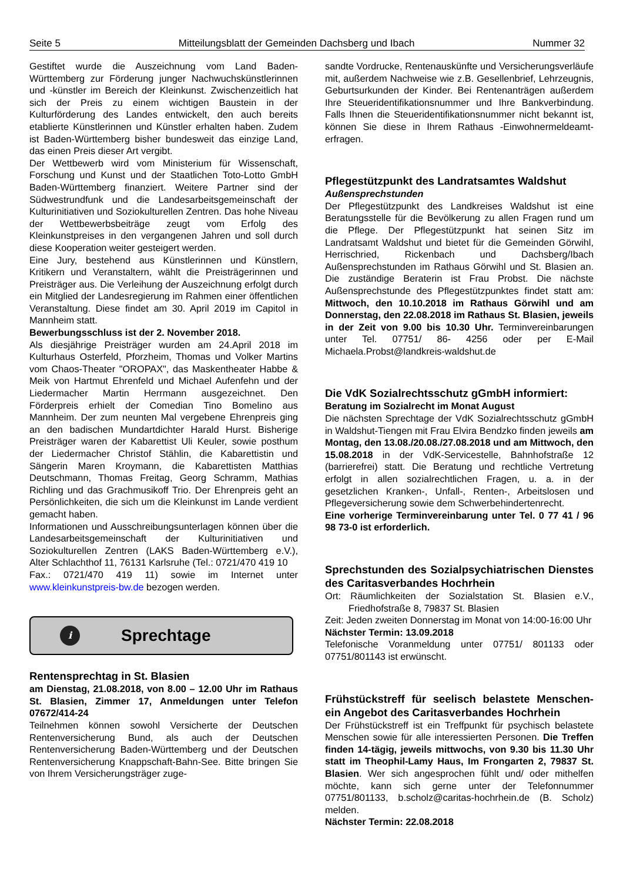Seite 5 Mitteilungsblatt der Gemeinden Dachsberg und Ibach Nummer 32
Gestiftet wurde die Auszeichnung vom Land Baden-Württemberg zur Förderung junger Nachwuchskünstlerinnen und -künstler im Bereich der Kleinkunst. Zwischenzeitlich hat sich der Preis zu einem wichtigen Baustein in der Kulturförderung des Landes entwickelt, den auch bereits etablierte Künstlerinnen und Künstler erhalten haben. Zudem ist Baden-Württemberg bisher bundesweit das einzige Land, das einen Preis dieser Art vergibt.
Der Wettbewerb wird vom Ministerium für Wissenschaft, Forschung und Kunst und der Staatlichen Toto-Lotto GmbH Baden-Württemberg finanziert. Weitere Partner sind der Südwestrundfunk und die Landesarbeitsgemeinschaft der Kulturinitiativen und Soziokulturellen Zentren. Das hohe Niveau der Wettbewerbsbeiträge zeugt vom Erfolg des Kleinkunstpreises in den vergangenen Jahren und soll durch diese Kooperation weiter gesteigert werden.
Eine Jury, bestehend aus Künstlerinnen und Künstlern, Kritikern und Veranstaltern, wählt die Preisträgerinnen und Preisträger aus. Die Verleihung der Auszeichnung erfolgt durch ein Mitglied der Landesregierung im Rahmen einer öffentlichen Veranstaltung. Diese findet am 30. April 2019 im Capitol in Mannheim statt.
Bewerbungsschluss ist der 2. November 2018.
Als diesjährige Preisträger wurden am 24.April 2018 im Kulturhaus Osterfeld, Pforzheim, Thomas und Volker Martins vom Chaos-Theater "OROPAX", das Maskentheater Habbe & Meik von Hartmut Ehrenfeld und Michael Aufenfehn und der Liedermacher Martin Herrmann ausgezeichnet. Den Förderpreis erhielt der Comedian Tino Bomelino aus Mannheim. Der zum neunten Mal vergebene Ehrenpreis ging an den badischen Mundartdichter Harald Hurst. Bisherige Preisträger waren der Kabarettist Uli Keuler, sowie posthum der Liedermacher Christof Stählin, die Kabarettistin und Sängerin Maren Kroymann, die Kabarettisten Matthias Deutschmann, Thomas Freitag, Georg Schramm, Mathias Richling und das Grachmusikoff Trio. Der Ehrenpreis geht an Persönlichkeiten, die sich um die Kleinkunst im Lande verdient gemacht haben.
Informationen und Ausschreibungsunterlagen können über die Landesarbeitsgemeinschaft der Kulturinitiativen und Soziokulturellen Zentren (LAKS Baden-Württemberg e.V.), Alter Schlachthof 11, 76131 Karlsruhe (Tel.: 0721/470 419 10
Fax.: 0721/470 419 11) sowie im Internet unter www.kleinkunstpreis-bw.de bezogen werden.
i
Sprechtage
Rentensprechtag in St. Blasien
am Dienstag, 21.08.2018, von 8.00 – 12.00 Uhr im Rathaus St. Blasien, Zimmer 17, Anmeldungen unter Telefon 07672/414-24
Teilnehmen können sowohl Versicherte der Deutschen Rentenversicherung Bund, als auch der Deutschen Rentenversicherung Baden-Württemberg und der Deutschen Rentenversicherung Knappschaft-Bahn-See. Bitte bringen Sie von Ihrem Versicherungsträger zuge-
sandte Vordrucke, Rentenauskünfte und Versicherungsverläufe mit, außerdem Nachweise wie z.B. Gesellenbrief, Lehrzeugnis, Geburtsurkunden der Kinder. Bei Rentenanträgen außerdem Ihre Steueridentifikationsnummer und Ihre Bankverbindung. Falls Ihnen die Steueridentifikationsnummer nicht bekannt ist, können Sie diese in Ihrem Rathaus -Einwohnermeldeamt- erfragen.
Pflegestützpunkt des Landratsamtes Waldshut
Außensprechstunden
Der Pflegestützpunkt des Landkreises Waldshut ist eine Beratungsstelle für die Bevölkerung zu allen Fragen rund um die Pflege. Der Pflegestützpunkt hat seinen Sitz im Landratsamt Waldshut und bietet für die Gemeinden Görwihl, Herrischried, Rickenbach und Dachsberg/Ibach Außensprechstunden im Rathaus Görwihl und St. Blasien an. Die zuständige Beraterin ist Frau Probst. Die nächste Außensprechstunde des Pflegestützpunktes findet statt am: Mittwoch, den 10.10.2018 im Rathaus Görwihl und am Donnerstag, den 22.08.2018 im Rathaus St. Blasien, jeweils in der Zeit von 9.00 bis 10.30 Uhr. Terminvereinbarungen unter Tel. 07751/ 86- 4256 oder per E-Mail Michaela.Probst@landkreis-waldshut.de
Die VdK Sozialrechtsschutz gGmbH informiert:
Beratung im Sozialrecht im Monat August
Die nächsten Sprechtage der VdK Sozialrechtsschutz gGmbH in Waldshut-Tiengen mit Frau Elvira Bendzko finden jeweils am Montag, den 13.08./20.08./27.08.2018 und am Mittwoch, den 15.08.2018 in der VdK-Servicestelle, Bahnhofstraße 12 (barrierefrei) statt. Die Beratung und rechtliche Vertretung erfolgt in allen sozialrechtlichen Fragen, u. a. in der gesetzlichen Kranken-, Unfall-, Renten-, Arbeitslosen und Pflegeversicherung sowie dem Schwerbehindertenrecht.
Eine vorherige Terminvereinbarung unter Tel. 0 77 41 / 96 98 73-0 ist erforderlich.
Sprechstunden des Sozialpsychiatrischen Dienstes des Caritasverbandes Hochrhein
Ort: Räumlichkeiten der Sozialstation St. Blasien e.V., Friedhofstraße 8, 79837 St. Blasien
Zeit: Jeden zweiten Donnerstag im Monat von 14:00-16:00 Uhr
Nächster Termin: 13.09.2018
Telefonische Voranmeldung unter 07751/ 801133 oder 07751/801143 ist erwünscht.
Frühstückstreff für seelisch belastete Menschen-ein Angebot des Caritasverbandes Hochrhein
Der Frühstückstreff ist ein Treffpunkt für psychisch belastete Menschen sowie für alle interessierten Personen. Die Treffen finden 14-tägig, jeweils mittwochs, von 9.30 bis 11.30 Uhr statt im Theophil-Lamy Haus, Im Frongarten 2, 79837 St. Blasien. Wer sich angesprochen fühlt und/ oder mithelfen möchte, kann sich gerne unter der Telefonnummer 07751/801133, b.scholz@caritas-hochrhein.de (B. Scholz) melden.
Nächster Termin: 22.08.2018